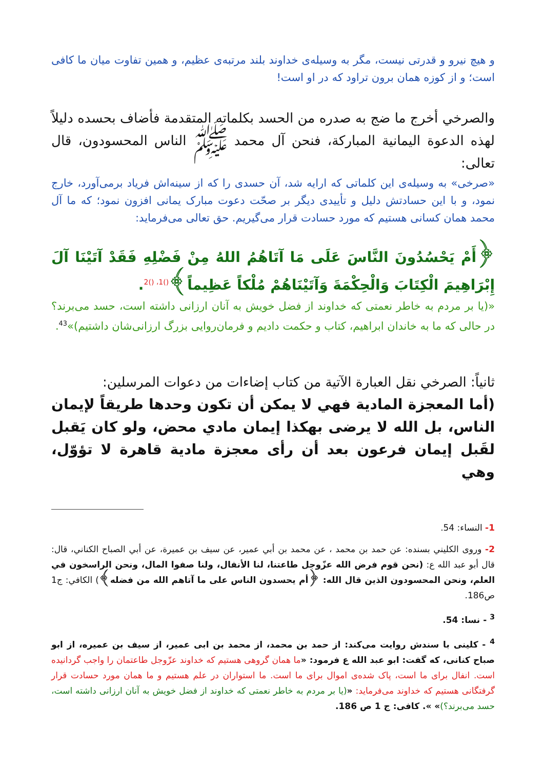و هیچ نیرو و قدرتی نیست، مگر به وسیله‌ی خداوند بلند مرتبه‌ی عظیم، و همین تفاوت میان ما کافی است؛ و از کوزه همان برون تراود که در او است!
والصرخي أخرج ما ضج به صدره من الحسد بكلماته المتقدمة فأضاف بحسده دليلاً لهذه الدعوة اليمانية المباركة، فنحن آل محمد ﷺ الناس المحسودون، قال تعالى:
«صرخی» به وسیله‌ی این کلماتی که ارایه شد، آن حسدی را که از سینه‌اش فریاد برمی‌آورد، خارج نمود، و با این حسادتش دلیل و تأییدی دیگر بر صحّت دعوت مبارک یمانی افزون نمود؛ که ما آل محمد همان کسانی هستیم که مورد حسادت قرار می‌گیریم. حق تعالی می‌فرماید:
﴿أَمْ يَحْسُدُونَ النَّاسَ عَلَى مَا آتَاهُمُ اللهُ مِنْ فَضْلِهِ فَقَدْ آتَيْنَا آلَ إِبْرَاهِيمَ الْكِتَابَ وَالْحِكْمَةَ وَآتَيْنَاهُمْ مُلْكاً عَظِيماً﴾<sup>()1، ()2</sup>.
«(یا بر مردم به خاطر نعمتی که خداوند از فضل خویش به آنان ارزانی داشته است، حسد می‌برند؟ در حالی که ما به خاندان ابراهیم، کتاب و حکمت دادیم و فرمان‌روایی بزرگ ارزانی‌شان داشتیم)»<sup>43</sup>.
ثانياً: الصرخي نقل العبارة الآتية من كتاب إضاءات من دعوات المرسلين:
(أما المعجزة المادية فهي لا يمكن أن تكون وحدها طريقاً لإيمان الناس، بل الله لا يرضى بهكذا إيمان مادي محض، ولو كان يَقبل لقَبل إيمان فرعون بعد أن رأى معجزة مادية قاهرة لا تؤوّل، وهي
1- النساء: 54.
2- وروى الكليني بسنده: عن حمد بن محمد ، عن محمد بن أبي عمير، عن سيف بن عميرة، عن أبي الصباح الكناني، قال: قال أبو عبد الله ع: (نحن قوم فرض الله عزّوجل طاعتنا، لنا الأنفال، ولنا صفوا المال، ونحن الراسخون في العلم، ونحن المحسودون الذين قال الله: ﴿أم يحسدون الناس على ما آتاهم الله من فضله﴾) الكافي: ج1 ص186.
<sup>3</sup> - نسا: 54.
<sup>4</sup> - کلینی با سندش روایت می‌کند: از حمد بن محمد، از محمد بن ابی عمیر، از سیف بن عمیره، از ابو صباح کنانی، که گفت: ابو عبد الله ع فرمود: «ما همان گروهی هستیم که خداوند عزّوجل طاعتمان را واجب گردانیده است. انفال برای ما است، پاک شده‌ی اموال برای ما است. ما استواران در علم هستیم و ما همان مورد حسادت قرار گرفتگانی هستیم که خداوند می‌فرماید: «(یا بر مردم به خاطر نعمتی که خداوند از فضل خویش به آنان ارزانی داشته است، حسد می‌برند؟)» ». کافی: ج 1 ص 186.